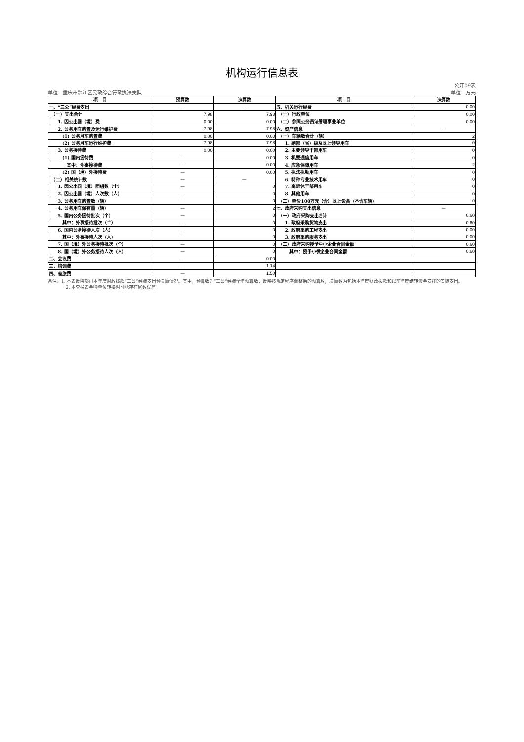机构运行信息表
公开09表
单位：重庆市黔江区民政综合行政执法支队 单位：万元
| 项 目 | 预算数 | 决算数 | 项 目 | 决算数 |
| --- | --- | --- | --- | --- |
| 一、“三公”经费支出 | — | — | 五、机关运行经费 | 0.00 |
| （一）支出合计 | 7.98 | 7.98 | （一）行政单位 | 0.00 |
| 1. 因公出国（境）费 | 0.00 | 0.00 | （二）参照公务员法管理事业单位 | 0.00 |
| 2. 公务用车购置及运行维护费 | 7.98 | 7.98 | 六、资产信息 | — |
| (1) 公务用车购置费 | 0.00 | 0.00 | （一）车辆数合计（辆） | 2 |
| (2) 公务用车运行维护费 | 7.98 | 7.98 | 1. 副部（省）级及以上领导用车 | 0 |
| 3. 公务接待费 | 0.00 | 0.00 | 2. 主要领导干部用车 | 0 |
| (1) 国内接待费 | — | 0.00 | 3. 机要通信用车 | 0 |
| 其中：外事接待费 | — | 0.00 | 4. 应急保障用车 | 2 |
| (2) 国（境）外接待费 | — | 0.00 | 5. 执法执勤用车 | 0 |
| （二）相关统计数 | — | — | 6. 特种专业技术用车 | 0 |
| 1. 因公出国（境）团组数（个） | — | 0 | 7. 离退休干部用车 | 0 |
| 2. 因公出国（境）人次数（人） | — | 0 | 8. 其他用车 | 0 |
| 3. 公务用车购置数（辆） | — | 0 | （二）单价100万元（含）以上设备（不含车辆） | 0 |
| 4. 公务用车保有量（辆） | — | 2 | 七、政府采购支出信息 | — |
| 5. 国内公务接待批次（个） | — | 0 | （一）政府采购支出合计 | 0.60 |
| 其中：外事接待批次（个） | — | 0 | 1. 政府采购货物支出 | 0.60 |
| 6. 国内公务接待人次（人） | — | 0 | 2. 政府采购工程支出 | 0.00 |
| 其中：外事接待人次（人） | — | 0 | 3. 政府采购服务支出 | 0.00 |
| 7. 国（境）外公务接待批次（个） | — | 0 | （二）政府采购授予中小企业合同金额 | 0.60 |
| 8. 国（境）外公务接待人次（人） | — | 0 | 其中：授予小微企业合同金额 | 0.60 |
| 二、会议费 | — | 0.00 | | |
| 三、培训费 | — | 1.14 | | |
| 四、差旅费 | — | 1.50 | | |
备注：1. 本表反映部门本年度财政拨款“三公”经费支出预决算情况。其中，预算数为“三公”经费全年预算数，反映按规定程序调整后的预算数；决算数为包括本年度财政拨款和以前年度结转资金安排的实际支出。
　　　　2. 本套报表金额单位转换时可能存在尾数误差。